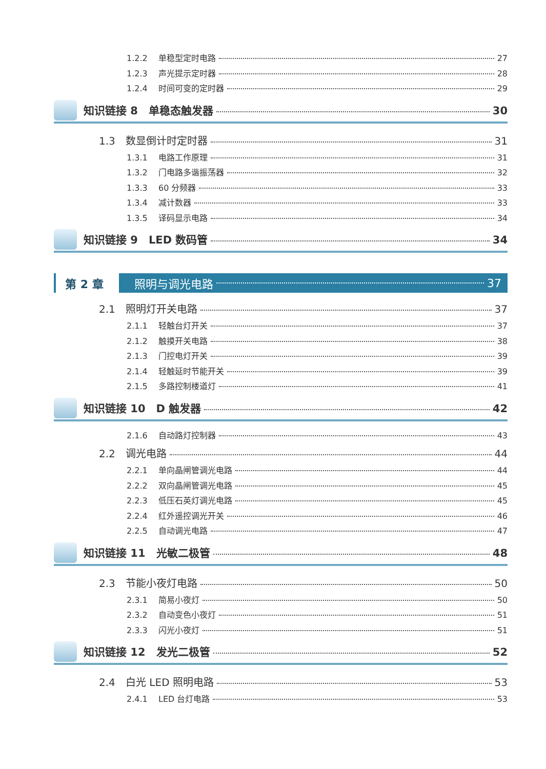1.2.2 单稳型定时电路 27
1.2.3 声光提示定时器 28
1.2.4 时间可变的定时器 29
知识链接 8　单稳态触发器 30
1.3 数显倒计时定时器 31
1.3.1 电路工作原理 31
1.3.2 门电路多谐振荡器 32
1.3.3 60 分频器 33
1.3.4 减计数器 33
1.3.5 译码显示电路 34
知识链接 9　LED 数码管 34
第 2 章 照明与调光电路 37
2.1 照明灯开关电路 37
2.1.1 轻触台灯开关 37
2.1.2 触摸开关电路 38
2.1.3 门控电灯开关 39
2.1.4 轻触延时节能开关 39
2.1.5 多路控制楼道灯 41
知识链接 10　D 触发器 42
2.1.6 自动路灯控制器 43
2.2 调光电路 44
2.2.1 单向晶闸管调光电路 44
2.2.2 双向晶闸管调光电路 45
2.2.3 低压石英灯调光电路 45
2.2.4 红外遥控调光开关 46
2.2.5 自动调光电路 47
知识链接 11　光敏二极管 48
2.3 节能小夜灯电路 50
2.3.1 简易小夜灯 50
2.3.2 自动变色小夜灯 51
2.3.3 闪光小夜灯 51
知识链接 12　发光二极管 52
2.4 白光 LED 照明电路 53
2.4.1 LED 台灯电路 53